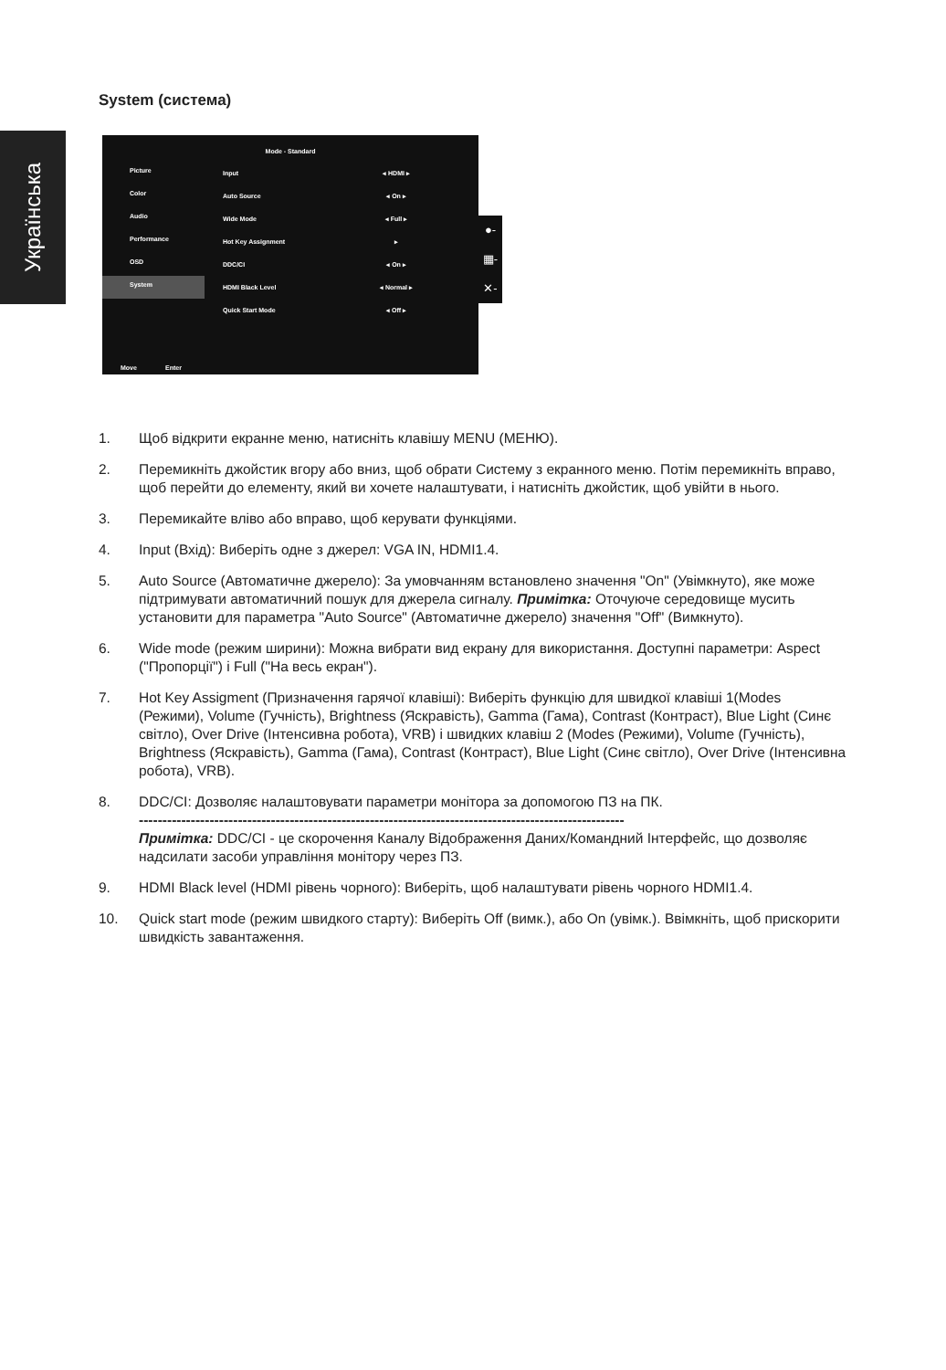Українська
System (система)
Mode - Standard
Picture
Color
Audio
Performance
OSD
System
Input ◂ HDMI ▸
Auto Source ◂ On ▸
Wide Mode ◂ Full ▸
Hot Key Assignment ▸
DDC/CI ◂ On ▸
HDMI Black Level ◂ Normal ▸
Quick Start Mode ◂ Off ▸
Move Enter
●-
▦-
✕-
1. Щоб відкрити екранне меню, натисніть клавішу MENU (МЕНЮ).
2. Перемикніть джойстик вгору або вниз, щоб обрати Систему з екранного меню. Потім перемикніть вправо, щоб перейти до елементу, який ви хочете налаштувати, і натисніть джойстик, щоб увійти в нього.
3. Перемикайте вліво або вправо, щоб керувати функціями.
4. Input (Вхід): Виберіть одне з джерел: VGA IN, HDMI1.4.
5. Auto Source (Автоматичне джерело): За умовчанням встановлено значення "On" (Увімкнуто), яке може підтримувати автоматичний пошук для джерела сигналу. Примітка: Оточуюче середовище мусить установити для параметра "Auto Source" (Автоматичне джерело) значення "Off" (Вимкнуто).
6. Wide mode (режим ширини): Можна вибрати вид екрану для використання. Доступні параметри: Aspect ("Пропорції") і Full ("На весь екран").
7. Hot Key Assigment (Призначення гарячої клавіші): Виберіть функцію для швидкої клавіші 1(Modes (Режими), Volume (Гучність), Brightness (Яскравість), Gamma (Гама), Contrast (Контраст), Blue Light (Синє світло), Over Drive (Інтенсивна робота), VRB) і швидких клавіш 2 (Modes (Режими), Volume (Гучність), Brightness (Яскравість), Gamma (Гама), Contrast (Контраст), Blue Light (Синє світло), Over Drive (Інтенсивна робота), VRB).
8. DDC/CI: Дозволяє налаштовувати параметри монітора за допомогою ПЗ на ПК.
-------------------------------------------------------------------------------------------------------
Примітка: DDC/CI - це скорочення Каналу Відображення Даних/Командний Інтерфейс, що дозволяє надсилати засоби управління монітору через ПЗ.
9. HDMI Black level (HDMI рівень чорного): Виберіть, щоб налаштувати рівень чорного HDMI1.4.
10. Quick start mode (режим швидкого старту): Виберіть Off (вимк.), або On (увімк.). Ввімкніть, щоб прискорити швидкість завантаження.